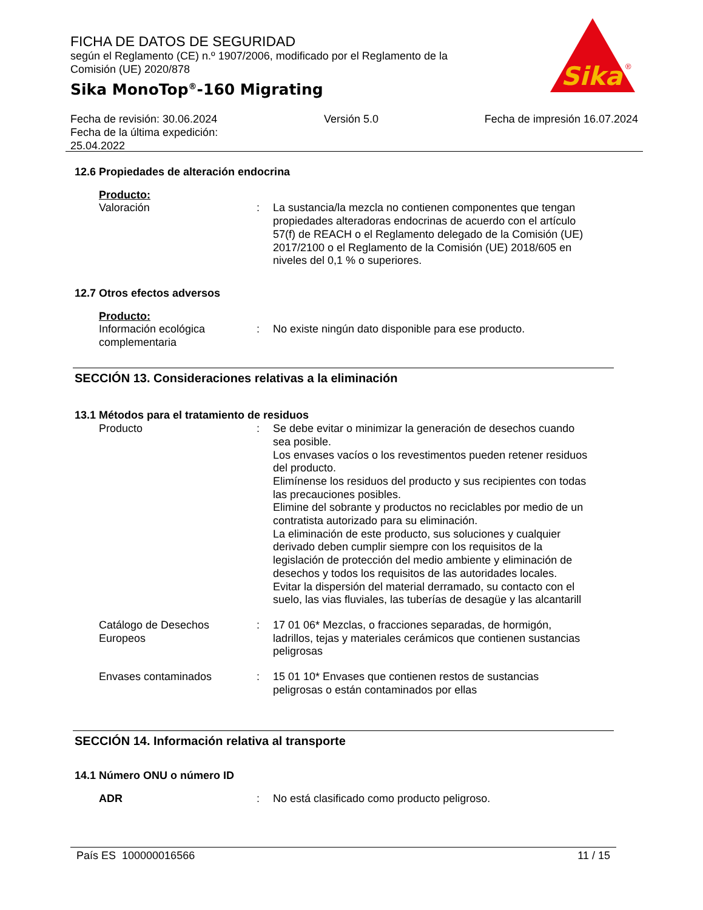FICHA DE DATOS DE SEGURIDAD
según el Reglamento (CE) n.º 1907/2006, modificado por el Reglamento de la Comisión (UE) 2020/878
Sika MonoTop<sup>®</sup>-160 Migrating
Sika
®
Fecha de revisión: 30.06.2024
Fecha de la última expedición:
25.04.2022
Versión 5.0 Fecha de impresión 16.07.2024
12.6 Propiedades de alteración endocrina
Producto:
Valoración : La sustancia/la mezcla no contienen componentes que tengan propiedades alteradoras endocrinas de acuerdo con el artículo 57(f) de REACH o el Reglamento delegado de la Comisión (UE) 2017/2100 o el Reglamento de la Comisión (UE) 2018/605 en niveles del 0,1 % o superiores.
12.7 Otros efectos adversos
Producto:
Información ecológica complementaria
: No existe ningún dato disponible para ese producto.
SECCIÓN 13. Consideraciones relativas a la eliminación
13.1 Métodos para el tratamiento de residuos
Producto : Se debe evitar o minimizar la generación de desechos cuando sea posible.
Los envases vacíos o los revestimentos pueden retener residuos del producto.
Elimínense los residuos del producto y sus recipientes con todas las precauciones posibles.
Elimine del sobrante y productos no reciclables por medio de un contratista autorizado para su eliminación.
La eliminación de este producto, sus soluciones y cualquier derivado deben cumplir siempre con los requisitos de la legislación de protección del medio ambiente y eliminación de desechos y todos los requisitos de las autoridades locales.
Evitar la dispersión del material derramado, su contacto con el suelo, las vias fluviales, las tuberías de desagüe y las alcantarill
Catálogo de Desechos Europeos
: 17 01 06* Mezclas, o fracciones separadas, de hormigón, ladrillos, tejas y materiales cerámicos que contienen sustancias peligrosas
Envases contaminados : 15 01 10* Envases que contienen restos de sustancias peligrosas o están contaminados por ellas
SECCIÓN 14. Información relativa al transporte
14.1 Número ONU o número ID
ADR : No está clasificado como producto peligroso.
País ES 100000016566 11 / 15